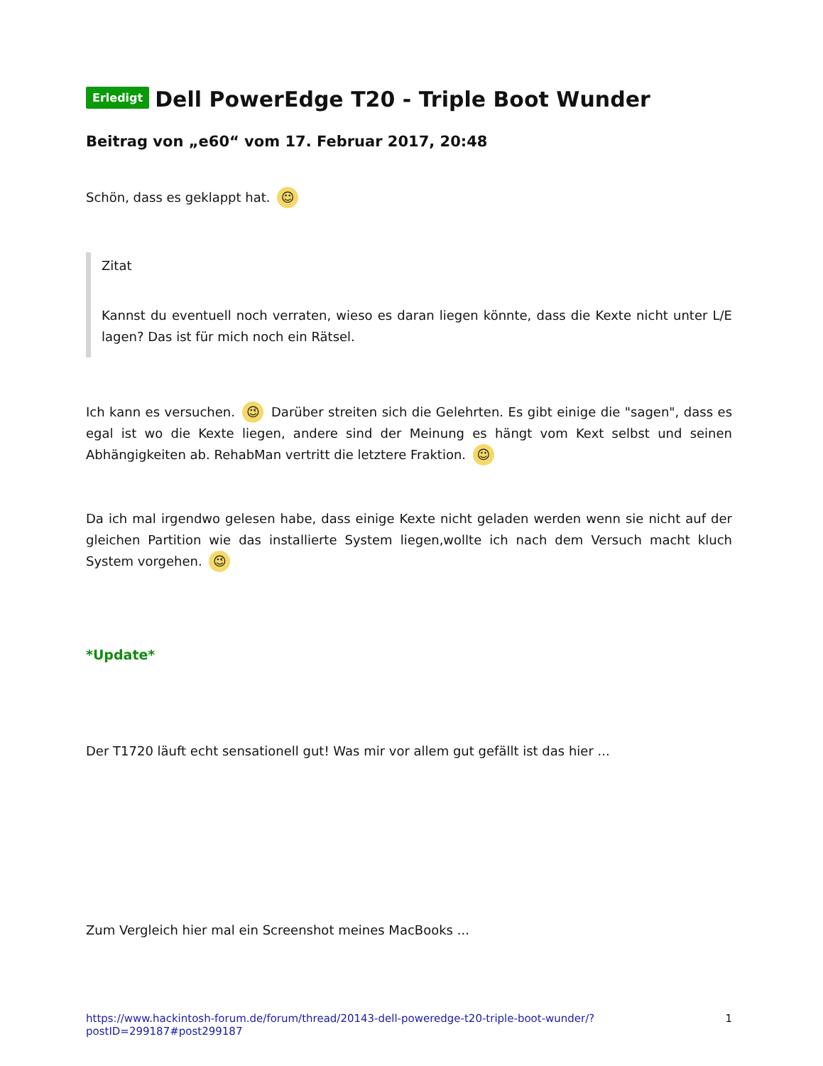Erledigt Dell PowerEdge T20 - Triple Boot Wunder
Beitrag von „e60“ vom 17. Februar 2017, 20:48
Schön, dass es geklappt hat. ☺
Zitat
Kannst du eventuell noch verraten, wieso es daran liegen könnte, dass die Kexte nicht unter L/E lagen? Das ist für mich noch ein Rätsel.
Ich kann es versuchen. 😉 Darüber streiten sich die Gelehrten. Es gibt einige die "sagen", dass es egal ist wo die Kexte liegen, andere sind der Meinung es hängt vom Kext selbst und seinen Abhängigkeiten ab. RehabMan vertritt die letztere Fraktion. ☺
Da ich mal irgendwo gelesen habe, dass einige Kexte nicht geladen werden wenn sie nicht auf der gleichen Partition wie das installierte System liegen,wollte ich nach dem Versuch macht kluch System vorgehen. 😉
*Update*
Der T1720 läuft echt sensationell gut! Was mir vor allem gut gefällt ist das hier ...
Zum Vergleich hier mal ein Screenshot meines MacBooks ...
https://www.hackintosh-forum.de/forum/thread/20143-dell-poweredge-t20-triple-boot-wunder/?postID=299187#post299187 1